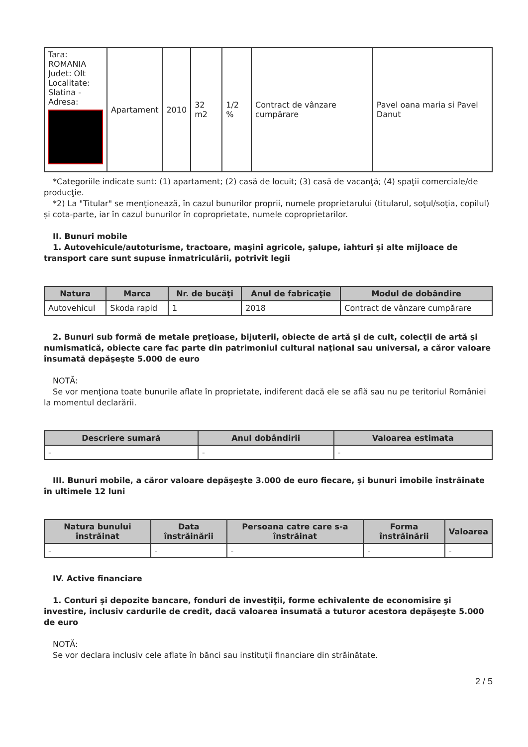| Tara: ROMANIA Judet: Olt Localitate: Slatina - Adresa: | Apartament | 2010 | 32 m2 | 1/2 % | Contract de vânzare cumpărare | Pavel oana maria si Pavel Danut |
*Categoriile indicate sunt: (1) apartament; (2) casă de locuit; (3) casă de vacanţă; (4) spaţii comerciale/de producţie.
*2) La "Titular" se menţionează, în cazul bunurilor proprii, numele proprietarului (titularul, soţul/soţia, copilul) și cota-parte, iar în cazul bunurilor în coproprietate, numele coproprietarilor.
II. Bunuri mobile
1. Autovehicule/autoturisme, tractoare, maşini agricole, şalupe, iahturi şi alte mijloace de transport care sunt supuse înmatriculării, potrivit legii
| Natura | Marca | Nr. de bucăţi | Anul de fabricaţie | Modul de dobândire |
| --- | --- | --- | --- | --- |
| Autovehicul | Skoda rapid | 1 | 2018 | Contract de vânzare cumpărare |
2. Bunuri sub formă de metale preţioase, bijuterii, obiecte de artă şi de cult, colecţii de artă şi numismatică, obiecte care fac parte din patrimoniul cultural naţional sau universal, a căror valoare însumată depăşeşte 5.000 de euro
NOTĂ:
Se vor menţiona toate bunurile aflate în proprietate, indiferent dacă ele se află sau nu pe teritoriul României la momentul declarării.
| Descriere sumară | Anul dobândirii | Valoarea estimata |
| --- | --- | --- |
| - | - | - |
III. Bunuri mobile, a căror valoare depăşeşte 3.000 de euro fiecare, şi bunuri imobile înstrăinate în ultimele 12 luni
| Natura bunului înstrăinat | Data înstrăinării | Persoana catre care s-a înstrăinat | Forma înstrăinării | Valoarea |
| --- | --- | --- | --- | --- |
| - | - | - | - | - |
IV. Active financiare
1. Conturi şi depozite bancare, fonduri de investiţii, forme echivalente de economisire şi investire, inclusiv cardurile de credit, dacă valoarea însumată a tuturor acestora depăşeşte 5.000 de euro
NOTĂ:
Se vor declara inclusiv cele aflate în bănci sau instituţii financiare din străinătate.
2 / 5